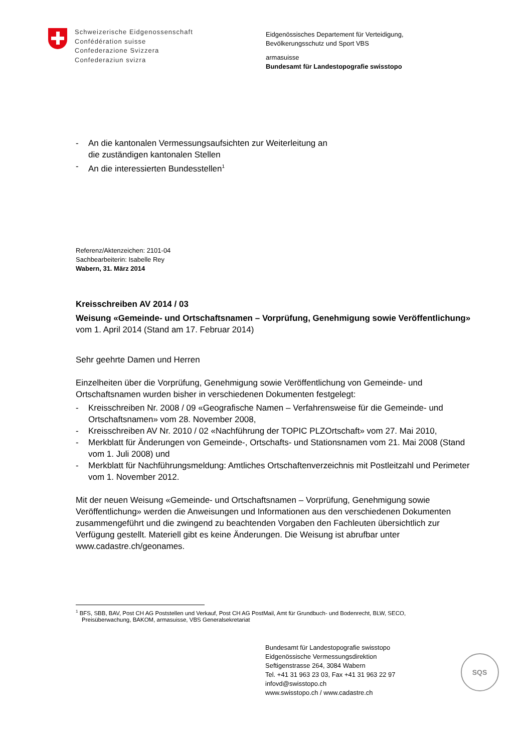Schweizerische Eidgenossenschaft
Confédération suisse
Confederazione Svizzera
Confederaziun svizra
Eidgenössisches Departement für Verteidigung,
Bevölkerungsschutz und Sport VBS
armasuisse
Bundesamt für Landestopografie swisstopo
- An die kantonalen Vermessungsaufsichten zur Weiterleitung an
die zuständigen kantonalen Stellen
- An die interessierten Bundesstellen<sup>1</sup>
Referenz/Aktenzeichen: 2101-04
Sachbearbeiterin: Isabelle Rey
Wabern, 31. März 2014
Kreisschreiben AV 2014 / 03
Weisung «Gemeinde- und Ortschaftsnamen – Vorprüfung, Genehmigung sowie Veröffentlichung»
vom 1. April 2014 (Stand am 17. Februar 2014)
Sehr geehrte Damen und Herren
Einzelheiten über die Vorprüfung, Genehmigung sowie Veröffentlichung von Gemeinde- und Ortschaftsnamen wurden bisher in verschiedenen Dokumenten festgelegt:
- Kreisschreiben Nr. 2008 / 09 «Geografische Namen – Verfahrensweise für die Gemeinde- und Ortschaftsnamen» vom 28. November 2008,
- Kreisschreiben AV Nr. 2010 / 02 «Nachführung der TOPIC PLZOrtschaft» vom 27. Mai 2010,
- Merkblatt für Änderungen von Gemeinde-, Ortschafts- und Stationsnamen vom 21. Mai 2008 (Stand vom 1. Juli 2008) und
- Merkblatt für Nachführungsmeldung: Amtliches Ortschaftenverzeichnis mit Postleitzahl und Perimeter vom 1. November 2012.
Mit der neuen Weisung «Gemeinde- und Ortschaftsnamen – Vorprüfung, Genehmigung sowie Veröffentlichung» werden die Anweisungen und Informationen aus den verschiedenen Dokumenten zusammengeführt und die zwingend zu beachtenden Vorgaben den Fachleuten übersichtlich zur Verfügung gestellt. Materiell gibt es keine Änderungen. Die Weisung ist abrufbar unter www.cadastre.ch/geonames.
<sup>1</sup> BFS, SBB, BAV, Post CH AG Poststellen und Verkauf, Post CH AG PostMail, Amt für Grundbuch- und Bodenrecht, BLW, SECO, Preisüberwachung, BAKOM, armasuisse, VBS Generalsekretariat
Bundesamt für Landestopografie swisstopo
Eidgenössische Vermessungsdirektion
Seftigenstrasse 264, 3084 Wabern
Tel. +41 31 963 23 03, Fax +41 31 963 22 97
infovd@swisstopo.ch
www.swisstopo.ch / www.cadastre.ch
SQS